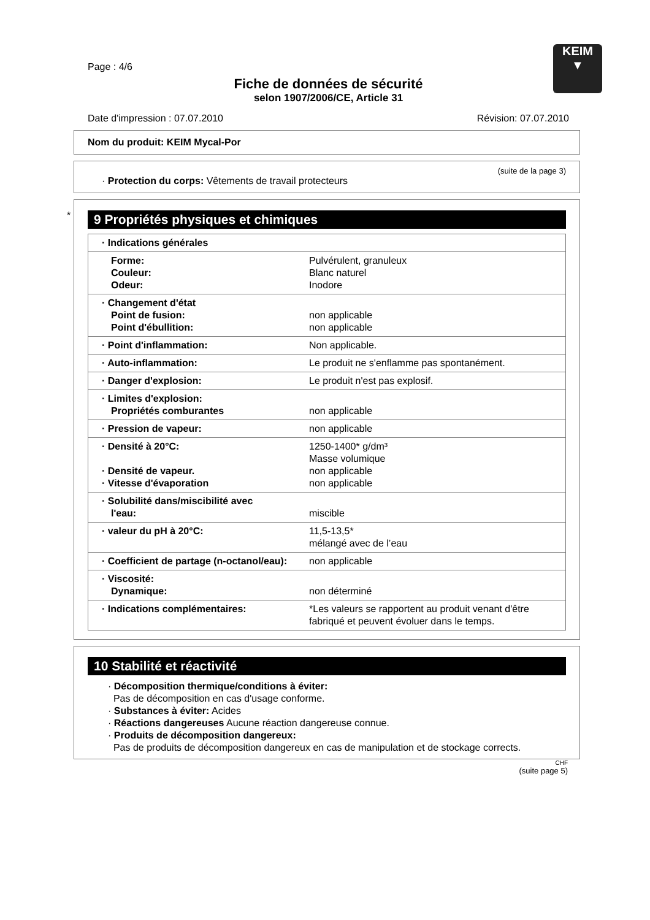KEIM
▼
Page : 4/6
Fiche de données de sécurité
selon 1907/2006/CE, Article 31
Date d'impression : 07.07.2010 Révision: 07.07.2010
Nom du produit: KEIM Mycal-Por
(suite de la page 3)
· Protection du corps: Vêtements de travail protecteurs
*
9 Propriétés physiques et chimiques
| · Indications générales | |
| Forme: Couleur: Odeur: | Pulvérulent, granuleux Blanc naturel Inodore |
| · Changement d'état Point de fusion: Point d'ébullition: | non applicable non applicable |
| · Point d'inflammation: | Non applicable. |
| · Auto-inflammation: | Le produit ne s'enflamme pas spontanément. |
| · Danger d'explosion: | Le produit n'est pas explosif. |
| · Limites d'explosion: Propriétés comburantes | non applicable |
| · Pression de vapeur: | non applicable |
| · Densité à 20°C: · Densité de vapeur. · Vitesse d'évaporation | 1250-1400* g/dm³ Masse volumique non applicable non applicable |
| · Solubilité dans/miscibilité avec l'eau: | miscible |
| · valeur du pH à 20°C: | 11,5-13,5* mélangé avec de l’eau |
| · Coefficient de partage (n-octanol/eau): | non applicable |
| · Viscosité: Dynamique: | non déterminé |
| · Indications complémentaires: | *Les valeurs se rapportent au produit venant d'être fabriqué et peuvent évoluer dans le temps. |
10 Stabilité et réactivité
· Décomposition thermique/conditions à éviter:
Pas de décomposition en cas d'usage conforme.
· Substances à éviter: Acides
· Réactions dangereuses Aucune réaction dangereuse connue.
· Produits de décomposition dangereux:
Pas de produits de décomposition dangereux en cas de manipulation et de stockage corrects.
CHF
(suite page 5)